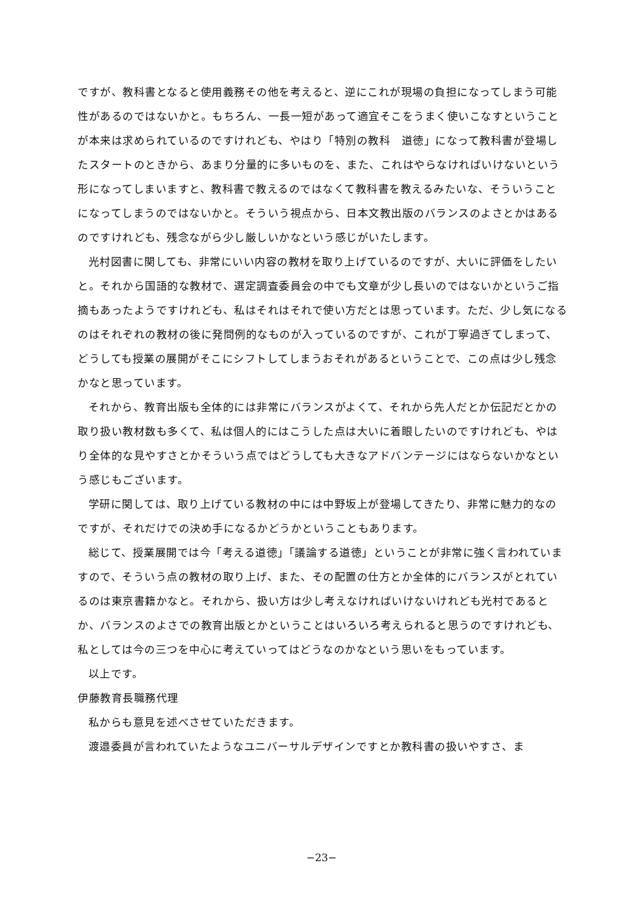ですが、教科書となると使用義務その他を考えると、逆にこれが現場の負担になってしまう可能性があるのではないかと。もちろん、一長一短があって適宜そこをうまく使いこなすということが本来は求められているのですけれども、やはり「特別の教科　道徳」になって教科書が登場したスタートのときから、あまり分量的に多いものを、また、これはやらなければいけないという形になってしまいますと、教科書で教えるのではなくて教科書を教えるみたいな、そういうことになってしまうのではないかと。そういう視点から、日本文教出版のバランスのよさとかはあるのですけれども、残念ながら少し厳しいかなという感じがいたします。
光村図書に関しても、非常にいい内容の教材を取り上げているのですが、大いに評価をしたいと。それから国語的な教材で、選定調査委員会の中でも文章が少し長いのではないかというご指摘もあったようですけれども、私はそれはそれで使い方だとは思っています。ただ、少し気になるのはそれぞれの教材の後に発問例的なものが入っているのですが、これが丁寧過ぎてしまって、どうしても授業の展開がそこにシフトしてしまうおそれがあるということで、この点は少し残念かなと思っています。
それから、教育出版も全体的には非常にバランスがよくて、それから先人だとか伝記だとかの取り扱い教材数も多くて、私は個人的にはこうした点は大いに着眼したいのですけれども、やはり全体的な見やすさとかそういう点ではどうしても大きなアドバンテージにはならないかなという感じもございます。
学研に関しては、取り上げている教材の中には中野坂上が登場してきたり、非常に魅力的なのですが、それだけでの決め手になるかどうかということもあります。
総じて、授業展開では今「考える道徳」「議論する道徳」ということが非常に強く言われていますので、そういう点の教材の取り上げ、また、その配置の仕方とか全体的にバランスがとれているのは東京書籍かなと。それから、扱い方は少し考えなければいけないけれども光村であるとか、バランスのよさでの教育出版とかということはいろいろ考えられると思うのですけれども、私としては今の三つを中心に考えていってはどうなのかなという思いをもっています。
以上です。
伊藤教育長職務代理
私からも意見を述べさせていただきます。
渡邉委員が言われていたようなユニバーサルデザインですとか教科書の扱いやすさ、ま
−23−